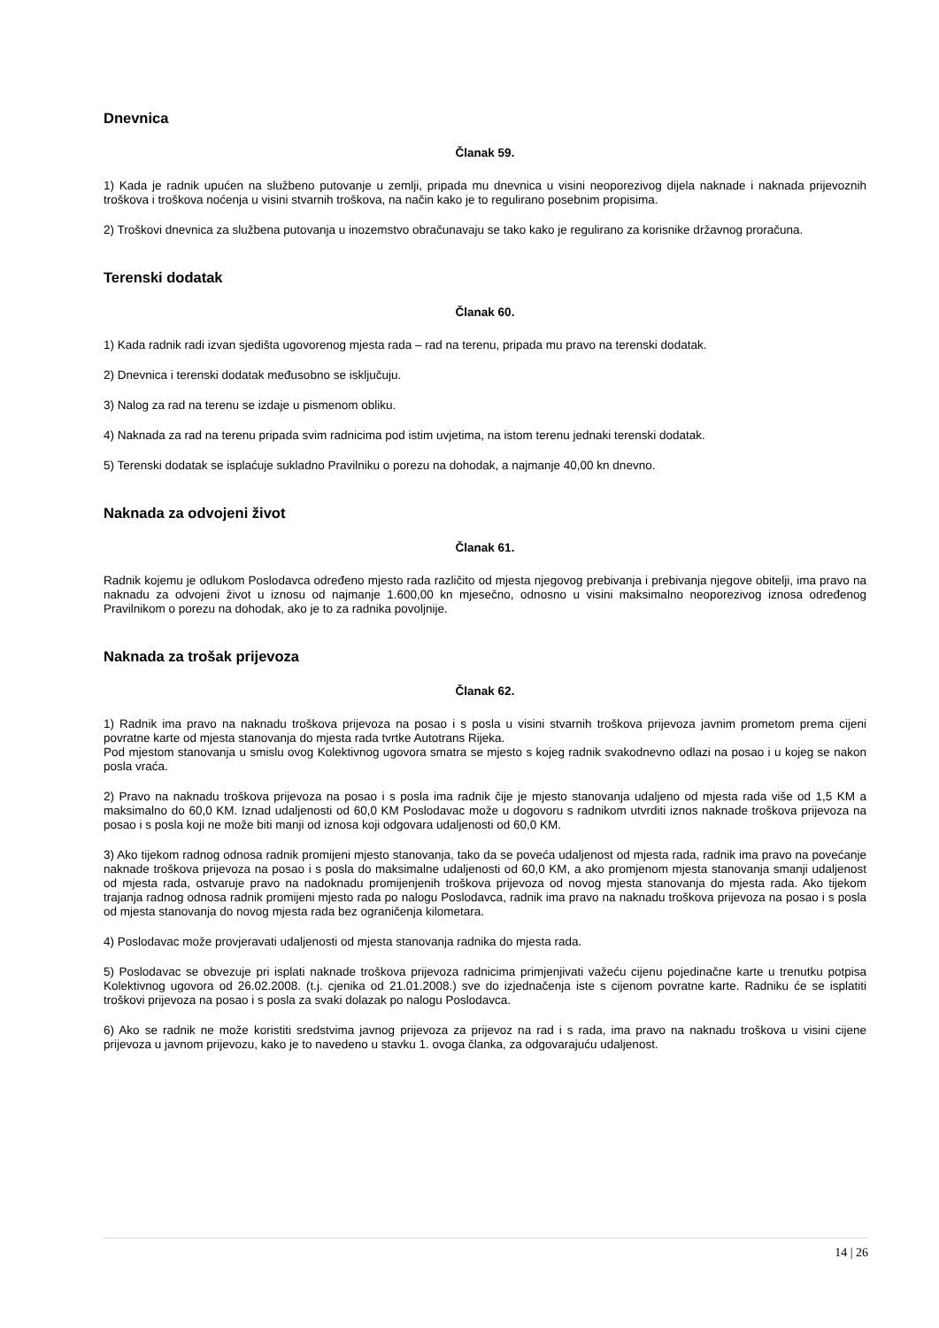Dnevnica
Članak 59.
1) Kada je radnik upućen na službeno putovanje u zemlji, pripada mu dnevnica u visini neoporezivog dijela naknade i naknada prijevoznih troškova i troškova noćenja u visini stvarnih troškova, na način kako je to regulirano posebnim propisima.
2) Troškovi dnevnica za službena putovanja u inozemstvo obračunavaju se tako kako je regulirano za korisnike državnog proračuna.
Terenski dodatak
Članak 60.
1) Kada radnik radi izvan sjedišta ugovorenog mjesta rada – rad na terenu, pripada mu pravo na terenski dodatak.
2) Dnevnica i terenski dodatak međusobno se isključuju.
3) Nalog za rad na terenu se izdaje u pismenom obliku.
4) Naknada za rad na terenu pripada svim radnicima pod istim uvjetima, na istom terenu jednaki terenski dodatak.
5) Terenski dodatak se isplaćuje sukladno Pravilniku o porezu na dohodak, a najmanje 40,00 kn dnevno.
Naknada za odvojeni život
Članak 61.
Radnik kojemu je odlukom Poslodavca određeno mjesto rada različito od mjesta njegovog prebivanja i prebivanja njegove obitelji, ima pravo na naknadu za odvojeni život u iznosu od najmanje 1.600,00 kn mjesečno, odnosno u visini maksimalno neoporezivog iznosa određenog Pravilnikom o porezu na dohodak, ako je to za radnika povoljnije.
Naknada za trošak prijevoza
Članak 62.
1) Radnik ima pravo na naknadu troškova prijevoza na posao i s posla u visini stvarnih troškova prijevoza javnim prometom prema cijeni povratne karte od mjesta stanovanja do mjesta rada tvrtke Autotrans Rijeka.
Pod mjestom stanovanja u smislu ovog Kolektivnog ugovora smatra se mjesto s kojeg radnik svakodnevno odlazi na posao i u kojeg se nakon posla vraća.
2) Pravo na naknadu troškova prijevoza na posao i s posla ima radnik čije je mjesto stanovanja udaljeno od mjesta rada više od 1,5 KM a maksimalno do 60,0 KM. Iznad udaljenosti od 60,0 KM Poslodavac može u dogovoru s radnikom utvrditi iznos naknade troškova prijevoza na posao i s posla koji ne može biti manji od iznosa koji odgovara udaljenosti od 60,0 KM.
3) Ako tijekom radnog odnosa radnik promijeni mjesto stanovanja, tako da se poveća udaljenost od mjesta rada, radnik ima pravo na povećanje naknade troškova prijevoza na posao i s posla do maksimalne udaljenosti od 60,0 KM, a ako promjenom mjesta stanovanja smanji udaljenost od mjesta rada, ostvaruje pravo na nadoknadu promijenjenih troškova prijevoza od novog mjesta stanovanja do mjesta rada. Ako tijekom trajanja radnog odnosa radnik promijeni mjesto rada po nalogu Poslodavca, radnik ima pravo na naknadu troškova prijevoza na posao i s posla od mjesta stanovanja do novog mjesta rada bez ograničenja kilometara.
4) Poslodavac može provjeravati udaljenosti od mjesta stanovanja radnika do mjesta rada.
5) Poslodavac se obvezuje pri isplati naknade troškova prijevoza radnicima primjenjivati važeću cijenu pojedinačne karte u trenutku potpisa Kolektivnog ugovora od 26.02.2008. (t.j. cjenika od 21.01.2008.) sve do izjednačenja iste s cijenom povratne karte. Radniku će se isplatiti troškovi prijevoza na posao i s posla za svaki dolazak po nalogu Poslodavca.
6) Ako se radnik ne može koristiti sredstvima javnog prijevoza za prijevoz na rad i s rada, ima pravo na naknadu troškova u visini cijene prijevoza u javnom prijevozu, kako je to navedeno u stavku 1. ovoga članka, za odgovarajuću udaljenost.
14 | 26